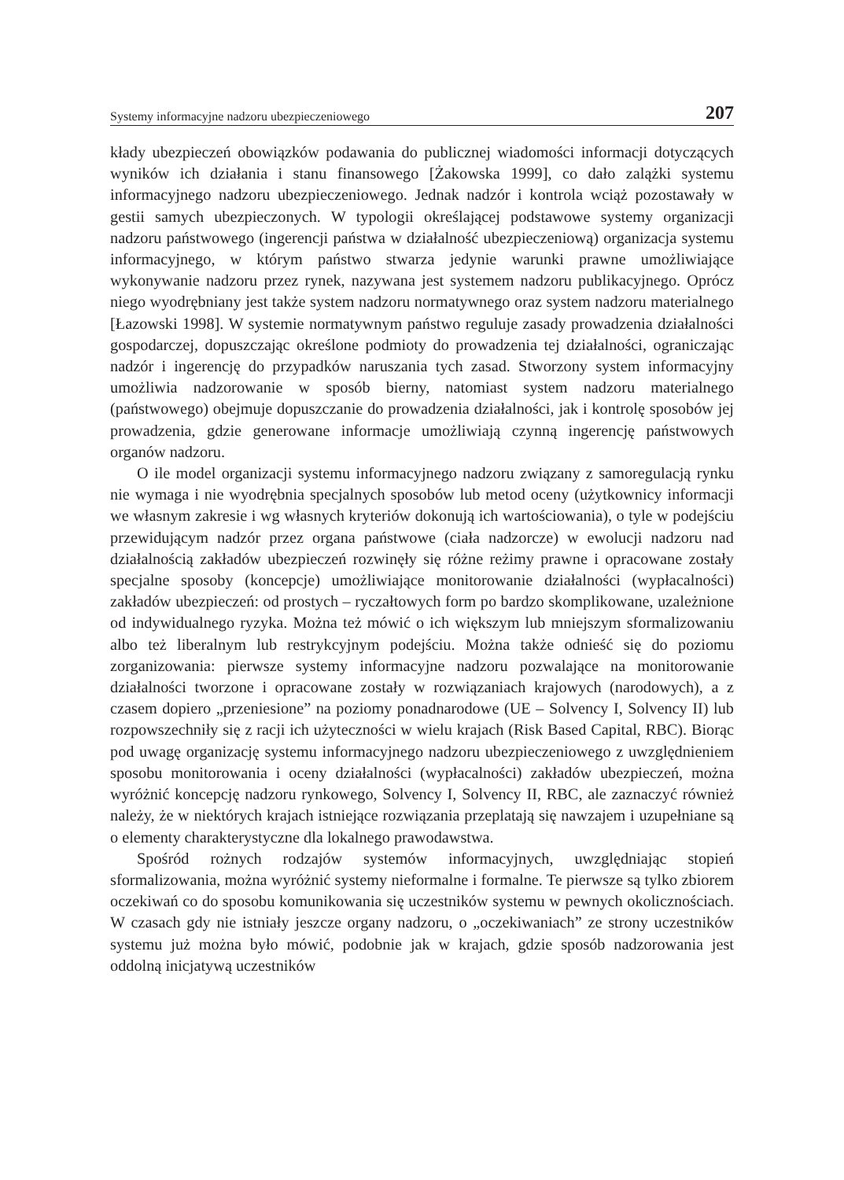Systemy informacyjne nadzoru ubezpieczeniowego 207
kłady ubezpieczeń obowiązków podawania do publicznej wiadomości informacji dotyczących wyników ich działania i stanu finansowego [Żakowska 1999], co dało zalążki systemu informacyjnego nadzoru ubezpieczeniowego. Jednak nadzór i kontrola wciąż pozostawały w gestii samych ubezpieczonych. W typologii określającej podstawowe systemy organizacji nadzoru państwowego (ingerencji państwa w działalność ubezpieczeniową) organizacja systemu informacyjnego, w którym państwo stwarza jedynie warunki prawne umożliwiające wykonywanie nadzoru przez rynek, nazywana jest systemem nadzoru publikacyjnego. Oprócz niego wyodrębniany jest także system nadzoru normatywnego oraz system nadzoru materialnego [Łazowski 1998]. W systemie normatywnym państwo reguluje zasady prowadzenia działalności gospodarczej, dopuszczając określone podmioty do prowadzenia tej działalności, ograniczając nadzór i ingerencję do przypadków naruszania tych zasad. Stworzony system informacyjny umożliwia nadzorowanie w sposób bierny, natomiast system nadzoru materialnego (państwowego) obejmuje dopuszczanie do prowadzenia działalności, jak i kontrolę sposobów jej prowadzenia, gdzie generowane informacje umożliwiają czynną ingerencję państwowych organów nadzoru.
O ile model organizacji systemu informacyjnego nadzoru związany z samoregulacją rynku nie wymaga i nie wyodrębnia specjalnych sposobów lub metod oceny (użytkownicy informacji we własnym zakresie i wg własnych kryteriów dokonują ich wartościowania), o tyle w podejściu przewidującym nadzór przez organa państwowe (ciała nadzorcze) w ewolucji nadzoru nad działalnością zakładów ubezpieczeń rozwinęły się różne reżimy prawne i opracowane zostały specjalne sposoby (koncepcje) umożliwiające monitorowanie działalności (wypłacalności) zakładów ubezpieczeń: od prostych – ryczałtowych form po bardzo skomplikowane, uzależnione od indywidualnego ryzyka. Można też mówić o ich większym lub mniejszym sformalizowaniu albo też liberalnym lub restrykcyjnym podejściu. Można także odnieść się do poziomu zorganizowania: pierwsze systemy informacyjne nadzoru pozwalające na monitorowanie działalności tworzone i opracowane zostały w rozwiązaniach krajowych (narodowych), a z czasem dopiero „przeniesione” na poziomy ponadnarodowe (UE – Solvency I, Solvency II) lub rozpowszechniły się z racji ich użyteczności w wielu krajach (Risk Based Capital, RBC). Biorąc pod uwagę organizację systemu informacyjnego nadzoru ubezpieczeniowego z uwzględnieniem sposobu monitorowania i oceny działalności (wypłacalności) zakładów ubezpieczeń, można wyróżnić koncepcję nadzoru rynkowego, Solvency I, Solvency II, RBC, ale zaznaczyć również należy, że w niektórych krajach istniejące rozwiązania przeplatają się nawzajem i uzupełniane są o elementy charakterystyczne dla lokalnego prawodawstwa.
Spośród rożnych rodzajów systemów informacyjnych, uwzględniając stopień sformalizowania, można wyróżnić systemy nieformalne i formalne. Te pierwsze są tylko zbiorem oczekiwań co do sposobu komunikowania się uczestników systemu w pewnych okolicznościach. W czasach gdy nie istniały jeszcze organy nadzoru, o „oczekiwaniach” ze strony uczestników systemu już można było mówić, podobnie jak w krajach, gdzie sposób nadzorowania jest oddolną inicjatywą uczestników